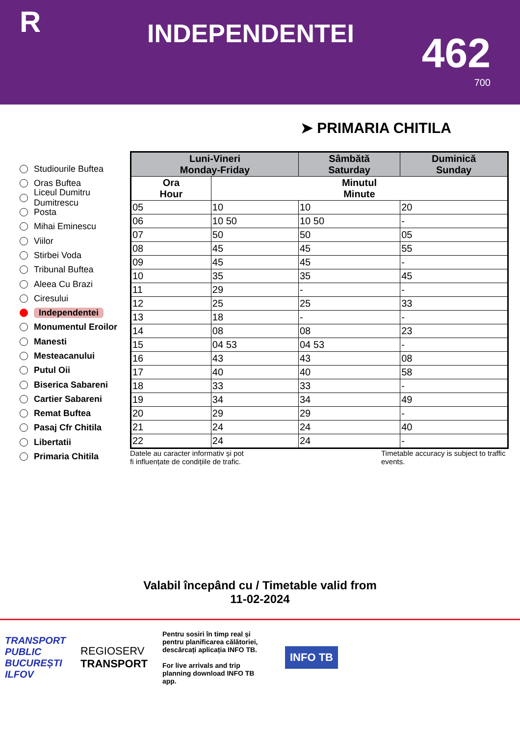R
INDEPENDENTEI
462
700
➤ PRIMARIA CHITILA
Studiourile Buftea
Oras Buftea
Liceul Dumitru Dumitrescu
Posta
Mihai Eminescu
Viilor
Stirbei Voda
Tribunal Buftea
Aleea Cu Brazi
Ciresului
Independentei
Monumentul Eroilor
Manesti
Mesteacanului
Putul Oii
Biserica Sabareni
Cartier Sabareni
Remat Buftea
Pasaj Cfr Chitila
Libertatii
Primaria Chitila
| Luni-Vineri Monday-Friday | | Sâmbătă Saturday | Duminică Sunday |
| --- | --- | --- | --- |
| Ora Hour | Minutul Minute | | |
| 05 | 10 | 10 | 20 |
| 06 | 10 50 | 10 50 | - |
| 07 | 50 | 50 | 05 |
| 08 | 45 | 45 | 55 |
| 09 | 45 | 45 | - |
| 10 | 35 | 35 | 45 |
| 11 | 29 | - | - |
| 12 | 25 | 25 | 33 |
| 13 | 18 | - | - |
| 14 | 08 | 08 | 23 |
| 15 | 04 53 | 04 53 | - |
| 16 | 43 | 43 | 08 |
| 17 | 40 | 40 | 58 |
| 18 | 33 | 33 | - |
| 19 | 34 | 34 | 49 |
| 20 | 29 | 29 | - |
| 21 | 24 | 24 | 40 |
| 22 | 24 | 24 | - |
Datele au caracter informativ și pot
fi influențate de condițiile de trafic.
Timetable accuracy is subject to traffic events.
Valabil începând cu / Timetable valid from
11-02-2024
TRANSPORT
PUBLIC
BUCUREȘTI
ILFOV
REGIOSERV
TRANSPORT
Pentru sosiri în timp real și pentru planificarea călătoriei, descărcați aplicația INFO TB.
For live arrivals and trip planning download INFO TB app.
INFO TB